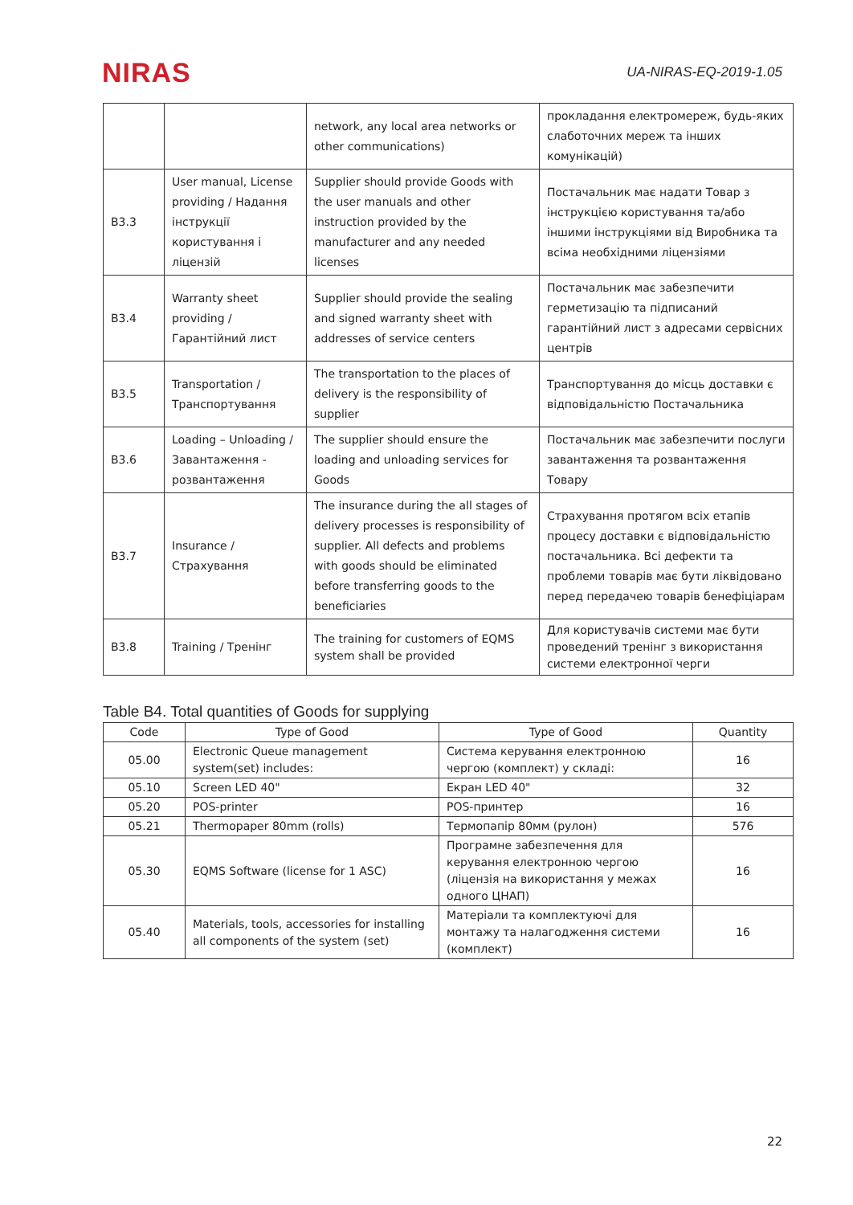NIRAS
UA-NIRAS-EQ-2019-1.05
| | | network, any local area networks or other communications) | прокладання електромереж, будь-яких слаботочних мереж та інших комунікацій) |
| B3.3 | User manual, License providing / Надання інструкції користування і ліцензій | Supplier should provide Goods with the user manuals and other instruction provided by the manufacturer and any needed licenses | Постачальник має надати Товар з інструкцією користування та/або іншими інструкціями від Виробника та всіма необхідними ліцензіями |
| B3.4 | Warranty sheet providing / Гарантійний лист | Supplier should provide the sealing and signed warranty sheet with addresses of service centers | Постачальник має забезпечити герметизацію та підписаний гарантійний лист з адресами сервісних центрів |
| B3.5 | Transportation / Транспортування | The transportation to the places of delivery is the responsibility of supplier | Транспортування до місць доставки є відповідальністю Постачальника |
| B3.6 | Loading – Unloading / Завантаження - розвантаження | The supplier should ensure the loading and unloading services for Goods | Постачальник має забезпечити послуги завантаження та розвантаження Товару |
| B3.7 | Insurance / Страхування | The insurance during the all stages of delivery processes is responsibility of supplier. All defects and problems with goods should be eliminated before transferring goods to the beneficiaries | Страхування протягом всіх етапів процесу доставки є відповідальністю постачальника. Всі дефекти та проблеми товарів має бути ліквідовано перед передачею товарів бенефіціарам |
| B3.8 | Training / Тренінг | The training for customers of EQMS system shall be provided | Для користувачів системи має бути проведений тренінг з використання системи електронної черги |
Table B4. Total quantities of Goods for supplying
| Code | Type of Good | Type of Good | Quantity |
| --- | --- | --- | --- |
| 05.00 | Electronic Queue management system(set) includes: | Система керування електронною чергою (комплект) у складі: | 16 |
| 05.10 | Screen LED 40" | Екран LED 40" | 32 |
| 05.20 | POS-printer | POS-принтер | 16 |
| 05.21 | Thermopaper 80mm (rolls) | Термопапір 80мм (рулон) | 576 |
| 05.30 | EQMS Software (license for 1 ASC) | Програмне забезпечення для керування електронною чергою (ліцензія на використання у межах одного ЦНАП) | 16 |
| 05.40 | Materials, tools, accessories for installing all components of the system (set) | Матеріали та комплектуючі для монтажу та налагодження системи (комплект) | 16 |
22